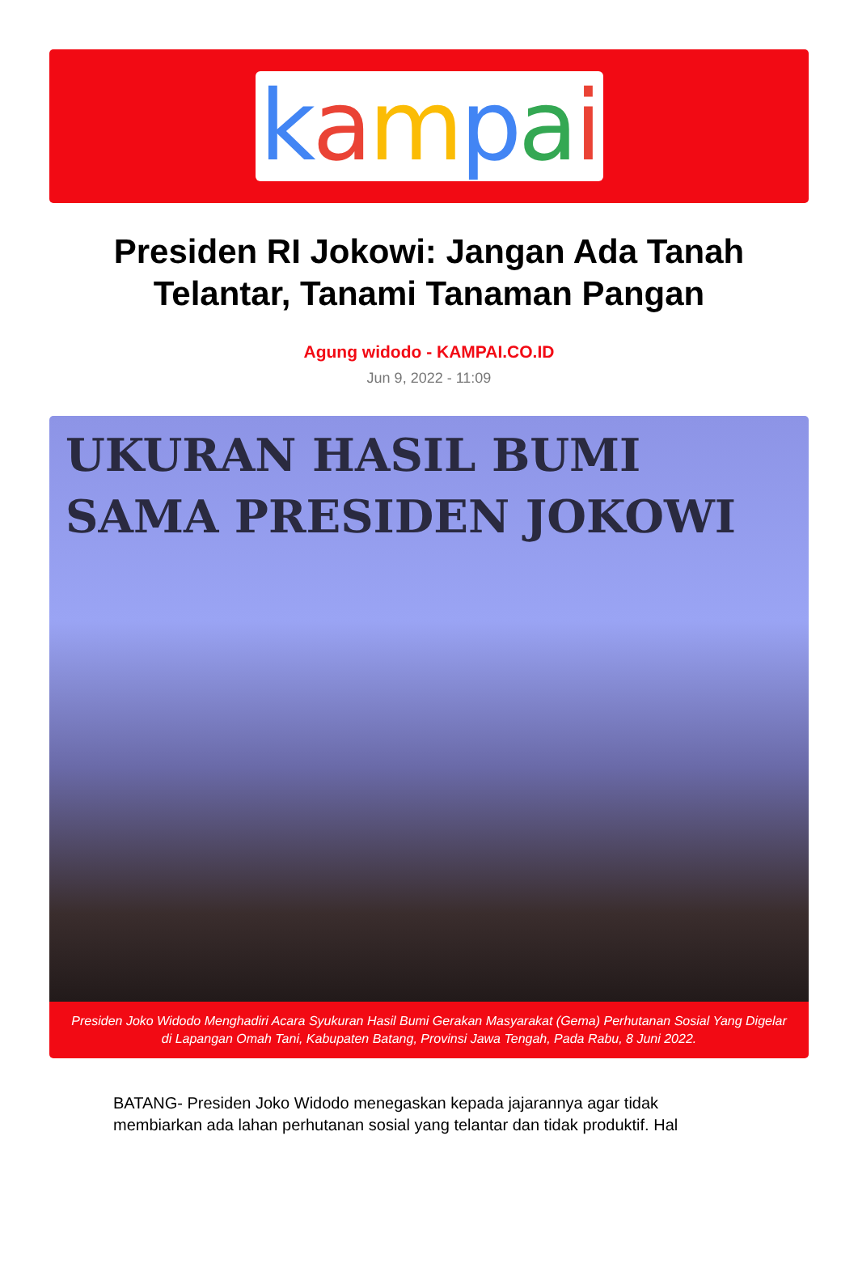kampai
Presiden RI Jokowi: Jangan Ada Tanah Telantar, Tanami Tanaman Pangan
Agung widodo - KAMPAI.CO.ID
Jun 9, 2022 - 11:09
UKURAN HASIL BUMI
SAMA PRESIDEN JOKOWI
Presiden Joko Widodo Menghadiri Acara Syukuran Hasil Bumi Gerakan Masyarakat (Gema) Perhutanan Sosial Yang Digelar di Lapangan Omah Tani, Kabupaten Batang, Provinsi Jawa Tengah, Pada Rabu, 8 Juni 2022.
BATANG- Presiden Joko Widodo menegaskan kepada jajarannya agar tidak membiarkan ada lahan perhutanan sosial yang telantar dan tidak produktif. Hal